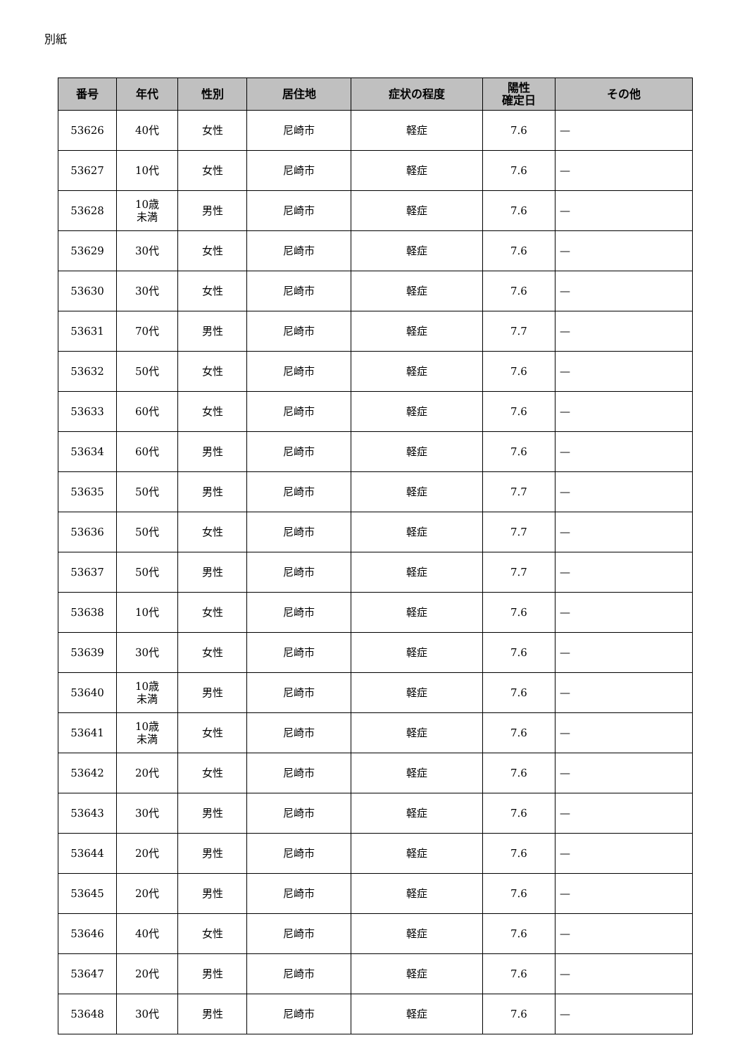別紙
| 番号 | 年代 | 性別 | 居住地 | 症状の程度 | 陽性 確定日 | その他 |
| --- | --- | --- | --- | --- | --- | --- |
| 53626 | 40代 | 女性 | 尼崎市 | 軽症 | 7.6 | — |
| 53627 | 10代 | 女性 | 尼崎市 | 軽症 | 7.6 | — |
| 53628 | 10歳 未満 | 男性 | 尼崎市 | 軽症 | 7.6 | — |
| 53629 | 30代 | 女性 | 尼崎市 | 軽症 | 7.6 | — |
| 53630 | 30代 | 女性 | 尼崎市 | 軽症 | 7.6 | — |
| 53631 | 70代 | 男性 | 尼崎市 | 軽症 | 7.7 | — |
| 53632 | 50代 | 女性 | 尼崎市 | 軽症 | 7.6 | — |
| 53633 | 60代 | 女性 | 尼崎市 | 軽症 | 7.6 | — |
| 53634 | 60代 | 男性 | 尼崎市 | 軽症 | 7.6 | — |
| 53635 | 50代 | 男性 | 尼崎市 | 軽症 | 7.7 | — |
| 53636 | 50代 | 女性 | 尼崎市 | 軽症 | 7.7 | — |
| 53637 | 50代 | 男性 | 尼崎市 | 軽症 | 7.7 | — |
| 53638 | 10代 | 女性 | 尼崎市 | 軽症 | 7.6 | — |
| 53639 | 30代 | 女性 | 尼崎市 | 軽症 | 7.6 | — |
| 53640 | 10歳 未満 | 男性 | 尼崎市 | 軽症 | 7.6 | — |
| 53641 | 10歳 未満 | 女性 | 尼崎市 | 軽症 | 7.6 | — |
| 53642 | 20代 | 女性 | 尼崎市 | 軽症 | 7.6 | — |
| 53643 | 30代 | 男性 | 尼崎市 | 軽症 | 7.6 | — |
| 53644 | 20代 | 男性 | 尼崎市 | 軽症 | 7.6 | — |
| 53645 | 20代 | 男性 | 尼崎市 | 軽症 | 7.6 | — |
| 53646 | 40代 | 女性 | 尼崎市 | 軽症 | 7.6 | — |
| 53647 | 20代 | 男性 | 尼崎市 | 軽症 | 7.6 | — |
| 53648 | 30代 | 男性 | 尼崎市 | 軽症 | 7.6 | — |